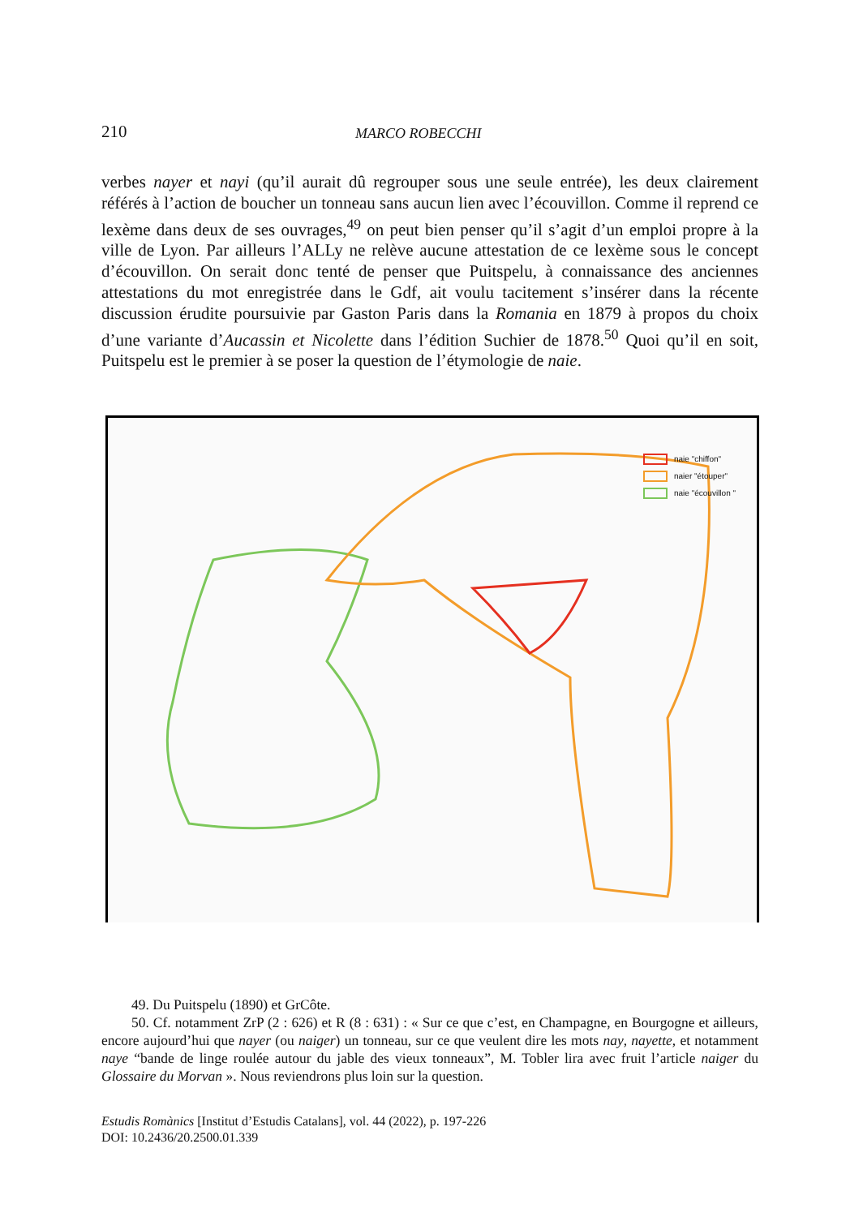210 MARCO ROBECCHI
verbes nayer et nayi (qu’il aurait dû regrouper sous une seule entrée), les deux clairement référés à l’action de boucher un tonneau sans aucun lien avec l’écouvillon. Comme il reprend ce lexème dans deux de ses ouvrages,<sup>49</sup> on peut bien penser qu’il s’agit d’un emploi propre à la ville de Lyon. Par ailleurs l’ALLy ne relève aucune attestation de ce lexème sous le concept d’écouvillon. On serait donc tenté de penser que Puitspelu, à connaissance des anciennes attestations du mot enregistrée dans le Gdf, ait voulu tacitement s’insérer dans la récente discussion érudite poursuivie par Gaston Paris dans la Romania en 1879 à propos du choix d’une variante d’Aucassin et Nicolette dans l’édition Suchier de 1878.<sup>50</sup> Quoi qu’il en soit, Puitspelu est le premier à se poser la question de l’étymologie de naie.
naie "chiffon"
naier "étouper"
naie "écouvillon "
49. Du Puitspelu (1890) et GrCôte.
50. Cf. notamment ZrP (2 : 626) et R (8 : 631) : « Sur ce que c’est, en Champagne, en Bourgogne et ailleurs, encore aujourd’hui que nayer (ou naiger) un tonneau, sur ce que veulent dire les mots nay, nayette, et notamment naye “bande de linge roulée autour du jable des vieux tonneaux”, M. Tobler lira avec fruit l’article naiger du Glossaire du Morvan ». Nous reviendrons plus loin sur la question.
Estudis Romànics [Institut d’Estudis Catalans], vol. 44 (2022), p. 197-226
DOI: 10.2436/20.2500.01.339